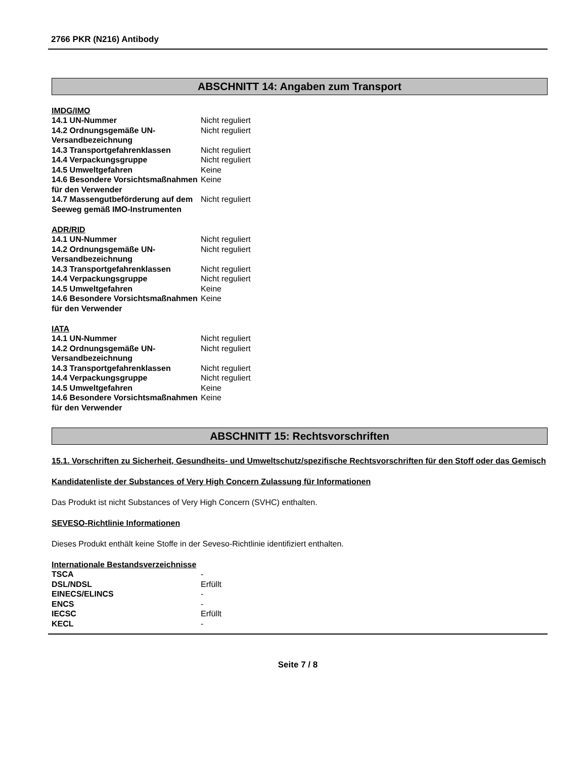2766 PKR (N216) Antibody
ABSCHNITT 14: Angaben zum Transport
IMDG/IMO
| 14.1 UN-Nummer | Nicht reguliert |
| 14.2 Ordnungsgemäße UN-Versandbezeichnung | Nicht reguliert |
| 14.3 Transportgefahrenklassen | Nicht reguliert |
| 14.4 Verpackungsgruppe | Nicht reguliert |
| 14.5 Umweltgefahren | Keine |
| 14.6 Besondere Vorsichtsmaßnahmen für den Verwender | Keine |
| 14.7 Massengutbeförderung auf dem Seeweg gemäß IMO-Instrumenten | Nicht reguliert |
ADR/RID
| 14.1 UN-Nummer | Nicht reguliert |
| 14.2 Ordnungsgemäße UN-Versandbezeichnung | Nicht reguliert |
| 14.3 Transportgefahrenklassen | Nicht reguliert |
| 14.4 Verpackungsgruppe | Nicht reguliert |
| 14.5 Umweltgefahren | Keine |
| 14.6 Besondere Vorsichtsmaßnahmen für den Verwender | Keine |
IATA
| 14.1 UN-Nummer | Nicht reguliert |
| 14.2 Ordnungsgemäße UN-Versandbezeichnung | Nicht reguliert |
| 14.3 Transportgefahrenklassen | Nicht reguliert |
| 14.4 Verpackungsgruppe | Nicht reguliert |
| 14.5 Umweltgefahren | Keine |
| 14.6 Besondere Vorsichtsmaßnahmen für den Verwender | Keine |
ABSCHNITT 15: Rechtsvorschriften
15.1. Vorschriften zu Sicherheit, Gesundheits- und Umweltschutz/spezifische Rechtsvorschriften für den Stoff oder das Gemisch
Kandidatenliste der Substances of Very High Concern Zulassung für Informationen
Das Produkt ist nicht Substances of Very High Concern (SVHC) enthalten.
SEVESO-Richtlinie Informationen
Dieses Produkt enthält keine Stoffe in der Seveso-Richtlinie identifiziert enthalten.
Internationale Bestandsverzeichnisse
| TSCA | - |
| DSL/NDSL | Erfüllt |
| EINECS/ELINCS | - |
| ENCS | - |
| IECSC | Erfüllt |
| KECL | - |
Seite 7 / 8